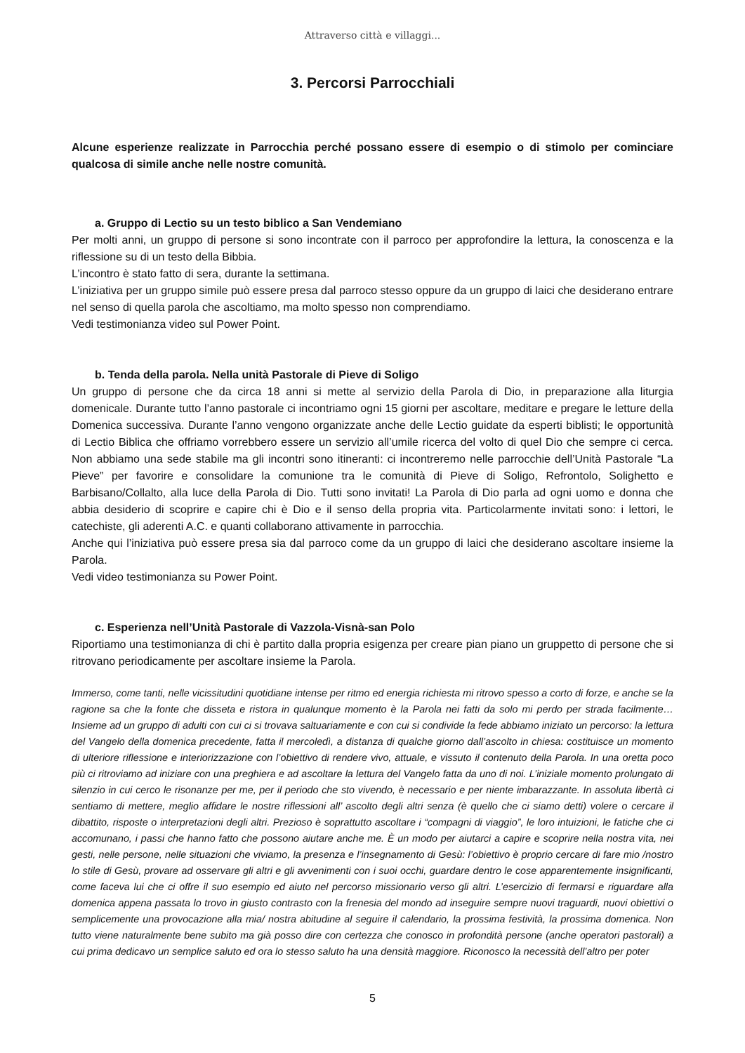Attraverso città e villaggi...
3. Percorsi Parrocchiali
Alcune esperienze realizzate in Parrocchia perché possano essere di esempio o di stimolo per cominciare qualcosa di simile anche nelle nostre comunità.
a. Gruppo di Lectio su un testo biblico a San Vendemiano
Per molti anni, un gruppo di persone si sono incontrate con il parroco per approfondire la lettura, la conoscenza e la riflessione su di un testo della Bibbia.
L’incontro è stato fatto di sera, durante la settimana.
L’iniziativa per un gruppo simile può essere presa dal parroco stesso oppure da un gruppo di laici che desiderano entrare nel senso di quella parola che ascoltiamo, ma molto spesso non comprendiamo.
Vedi testimonianza video sul Power Point.
b. Tenda della parola. Nella unità Pastorale di Pieve di Soligo
Un gruppo di persone che da circa 18 anni si mette al servizio della Parola di Dio, in preparazione alla liturgia domenicale. Durante tutto l’anno pastorale ci incontriamo ogni 15 giorni per ascoltare, meditare e pregare le letture della Domenica successiva. Durante l’anno vengono organizzate anche delle Lectio guidate da esperti biblisti; le opportunità di Lectio Biblica che offriamo vorrebbero essere un servizio all’umile ricerca del volto di quel Dio che sempre ci cerca. Non abbiamo una sede stabile ma gli incontri sono itineranti: ci incontreremo nelle parrocchie dell’Unità Pastorale “La Pieve” per favorire e consolidare la comunione tra le comunità di Pieve di Soligo, Refrontolo, Solighetto e Barbisano/Collalto, alla luce della Parola di Dio. Tutti sono invitati! La Parola di Dio parla ad ogni uomo e donna che abbia desiderio di scoprire e capire chi è Dio e il senso della propria vita. Particolarmente invitati sono: i lettori, le catechiste, gli aderenti A.C. e quanti collaborano attivamente in parrocchia.
Anche qui l’iniziativa può essere presa sia dal parroco come da un gruppo di laici che desiderano ascoltare insieme la Parola.
Vedi video testimonianza su Power Point.
c. Esperienza nell’Unità Pastorale di Vazzola-Visnà-san Polo
Riportiamo una testimonianza di chi è partito dalla propria esigenza per creare pian piano un gruppetto di persone che si ritrovano periodicamente per ascoltare insieme la Parola.
Immerso, come tanti, nelle vicissitudini quotidiane intense per ritmo ed energia richiesta mi ritrovo spesso a corto di forze, e anche se la ragione sa che la fonte che disseta e ristora in qualunque momento è la Parola nei fatti da solo mi perdo per strada facilmente…Insieme ad un gruppo di adulti con cui ci si trovava saltuariamente e con cui si condivide la fede abbiamo iniziato un percorso: la lettura del Vangelo della domenica precedente, fatta il mercoledì, a distanza di qualche giorno dall’ascolto in chiesa: costituisce un momento di ulteriore riflessione e interiorizzazione con l’obiettivo di rendere vivo, attuale, e vissuto il contenuto della Parola. In una oretta poco più ci ritroviamo ad iniziare con una preghiera e ad ascoltare la lettura del Vangelo fatta da uno di noi. L’iniziale momento prolungato di silenzio in cui cerco le risonanze per me, per il periodo che sto vivendo, è necessario e per niente imbarazzante. In assoluta libertà ci sentiamo di mettere, meglio affidare le nostre riflessioni all’ ascolto degli altri senza (è quello che ci siamo detti) volere o cercare il dibattito, risposte o interpretazioni degli altri. Prezioso è soprattutto ascoltare i “compagni di viaggio”, le loro intuizioni, le fatiche che ci accomunano, i passi che hanno fatto che possono aiutare anche me. È un modo per aiutarci a capire e scoprire nella nostra vita, nei gesti, nelle persone, nelle situazioni che viviamo, la presenza e l’insegnamento di Gesù: l’obiettivo è proprio cercare di fare mio /nostro lo stile di Gesù, provare ad osservare gli altri e gli avvenimenti con i suoi occhi, guardare dentro le cose apparentemente insignificanti, come faceva lui che ci offre il suo esempio ed aiuto nel percorso missionario verso gli altri. L’esercizio di fermarsi e riguardare alla domenica appena passata lo trovo in giusto contrasto con la frenesia del mondo ad inseguire sempre nuovi traguardi, nuovi obiettivi o semplicemente una provocazione alla mia/ nostra abitudine al seguire il calendario, la prossima festività, la prossima domenica. Non tutto viene naturalmente bene subito ma già posso dire con certezza che conosco in profondità persone (anche operatori pastorali) a cui prima dedicavo un semplice saluto ed ora lo stesso saluto ha una densità maggiore. Riconosco la necessità dell’altro per poter
5